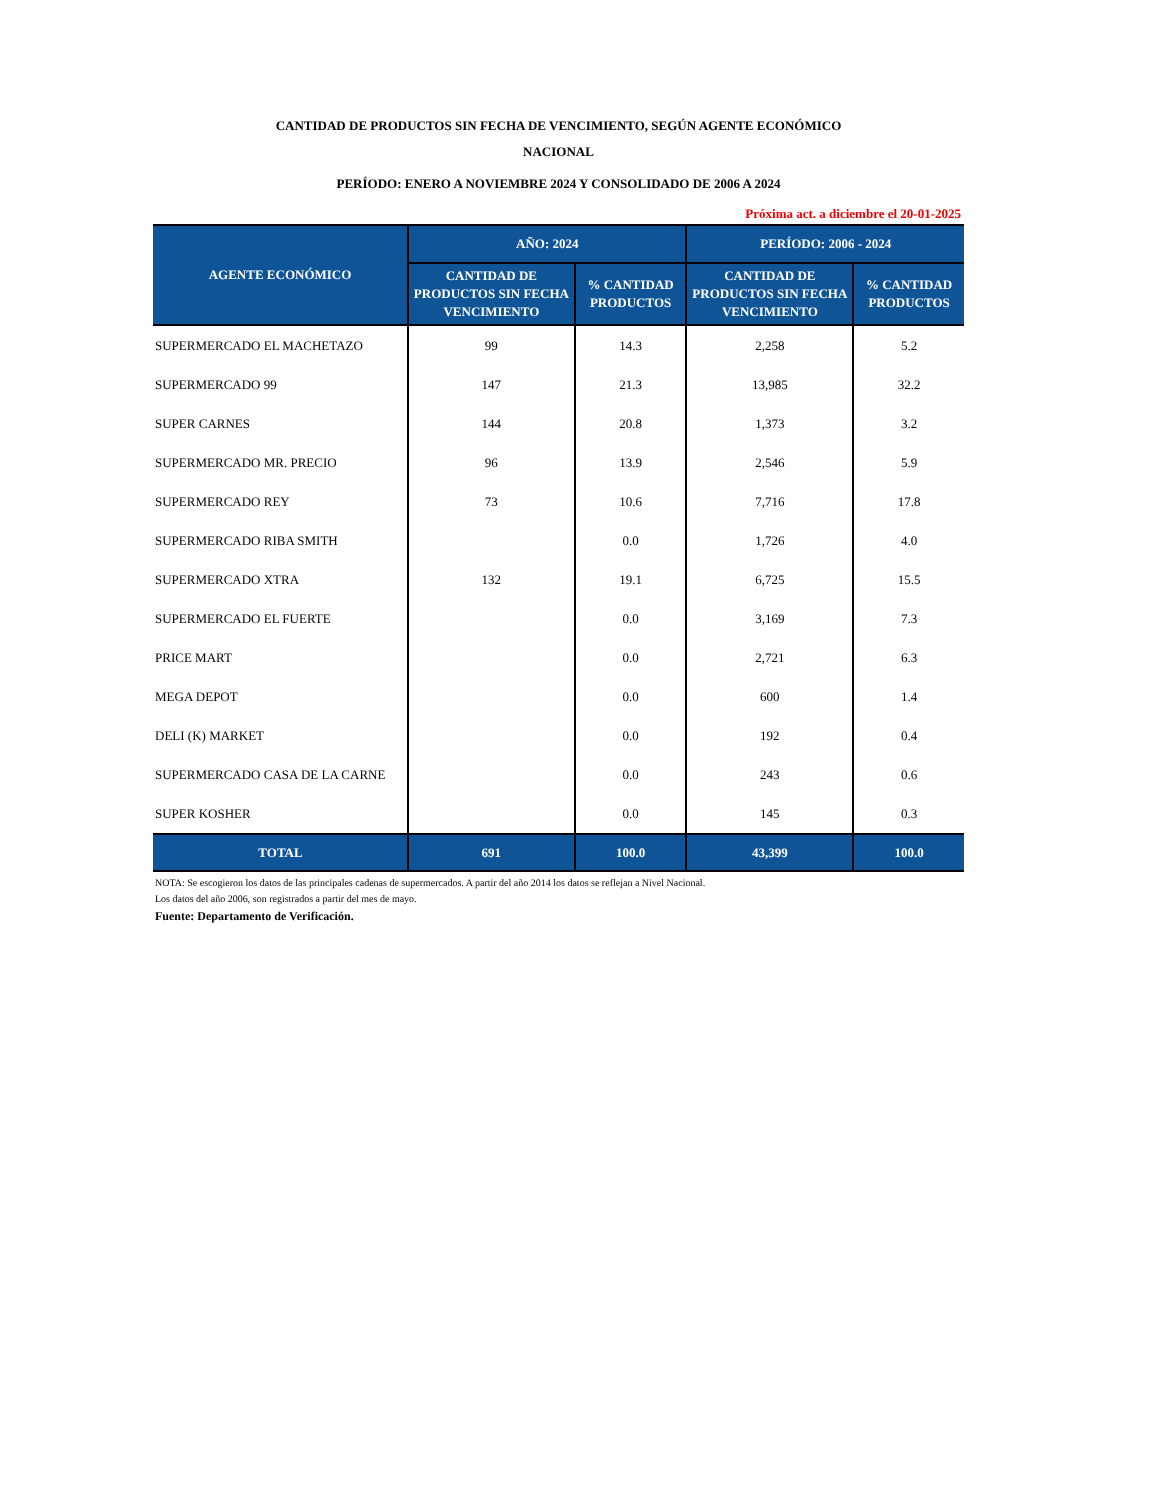CANTIDAD DE PRODUCTOS SIN FECHA DE VENCIMIENTO, SEGÚN AGENTE ECONÓMICO
NACIONAL
PERÍODO: ENERO A NOVIEMBRE 2024 Y CONSOLIDADO DE 2006 A 2024
Próxima act. a diciembre el 20-01-2025
| AGENTE ECONÓMICO | AÑO: 2024 | | PERÍODO: 2006 - 2024 | |
| --- | --- | --- | --- | --- |
| | CANTIDAD DE PRODUCTOS SIN FECHA VENCIMIENTO | % CANTIDAD PRODUCTOS | CANTIDAD DE PRODUCTOS SIN FECHA VENCIMIENTO | % CANTIDAD PRODUCTOS |
| SUPERMERCADO EL MACHETAZO | 99 | 14.3 | 2,258 | 5.2 |
| SUPERMERCADO 99 | 147 | 21.3 | 13,985 | 32.2 |
| SUPER CARNES | 144 | 20.8 | 1,373 | 3.2 |
| SUPERMERCADO MR. PRECIO | 96 | 13.9 | 2,546 | 5.9 |
| SUPERMERCADO REY | 73 | 10.6 | 7,716 | 17.8 |
| SUPERMERCADO RIBA SMITH | | 0.0 | 1,726 | 4.0 |
| SUPERMERCADO XTRA | 132 | 19.1 | 6,725 | 15.5 |
| SUPERMERCADO EL FUERTE | | 0.0 | 3,169 | 7.3 |
| PRICE MART | | 0.0 | 2,721 | 6.3 |
| MEGA DEPOT | | 0.0 | 600 | 1.4 |
| DELI (K) MARKET | | 0.0 | 192 | 0.4 |
| SUPERMERCADO CASA DE LA CARNE | | 0.0 | 243 | 0.6 |
| SUPER KOSHER | | 0.0 | 145 | 0.3 |
| TOTAL | 691 | 100.0 | 43,399 | 100.0 |
NOTA: Se escogieron los datos de las principales cadenas de supermercados. A partir del año 2014 los datos se reflejan a Nivel Nacional.
Los datos del año 2006, son registrados a partir del mes de mayo.
Fuente: Departamento de Verificación.